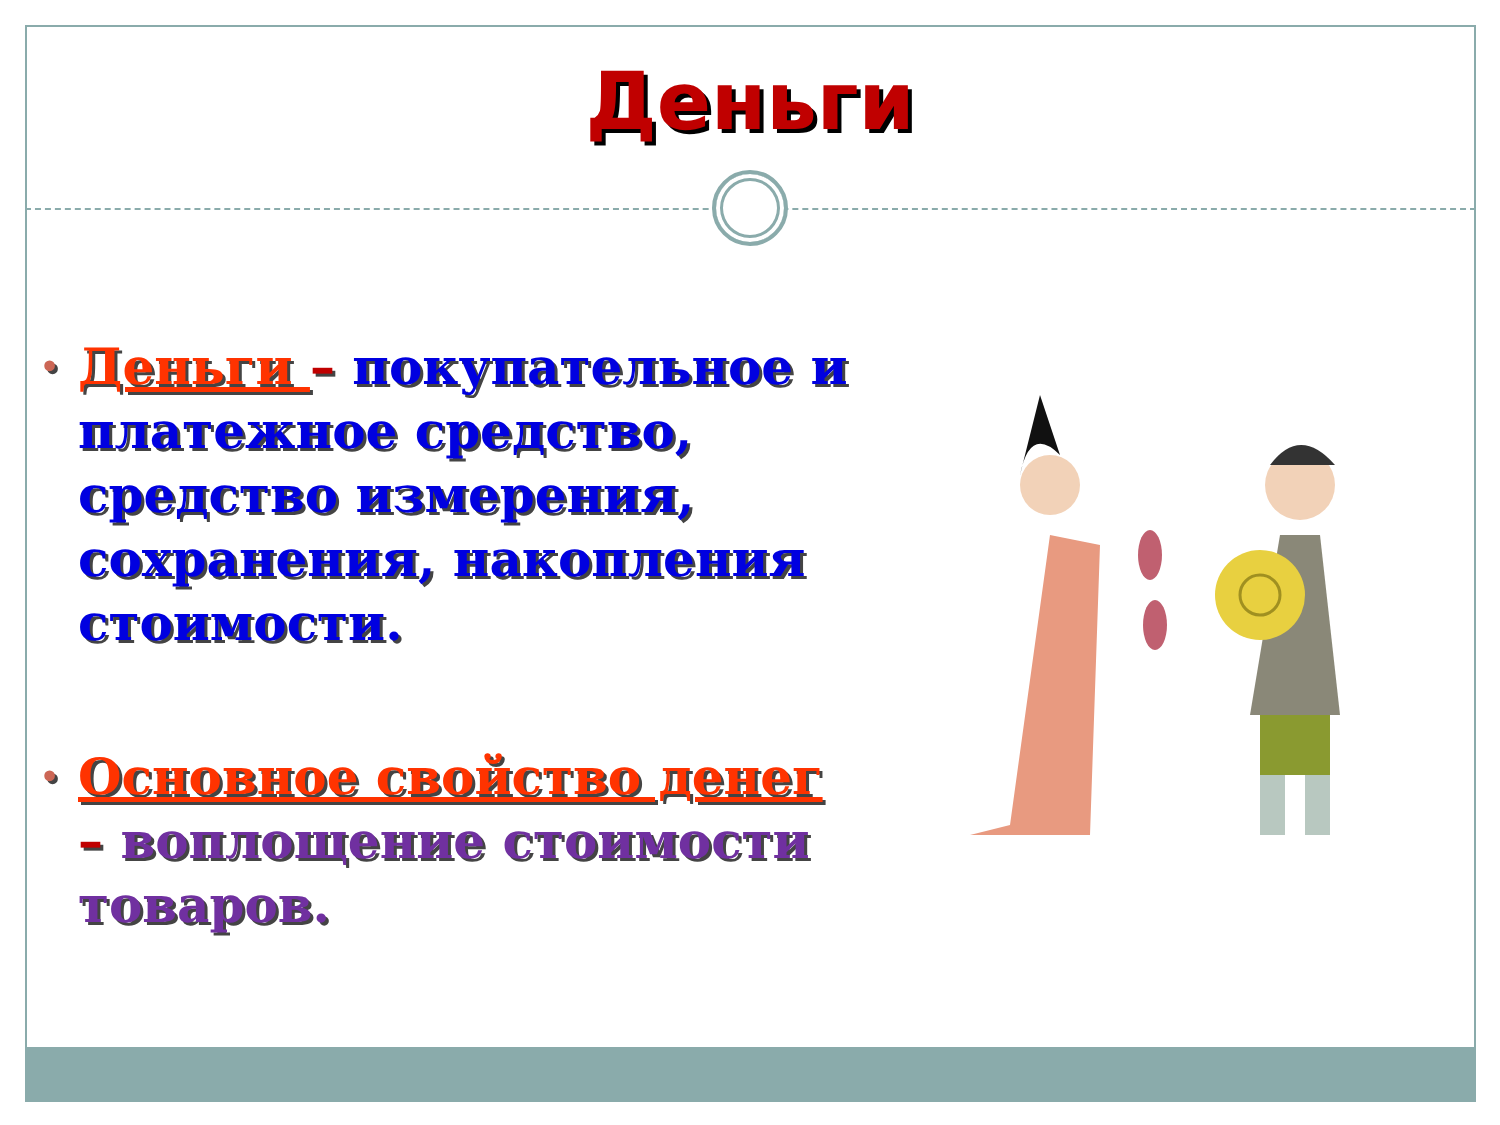Деньги
• Деньги – покупательное и платежное средство, средство измерения, сохранения, накопления стоимости.
• Основное свойство денег – воплощение стоимости товаров.